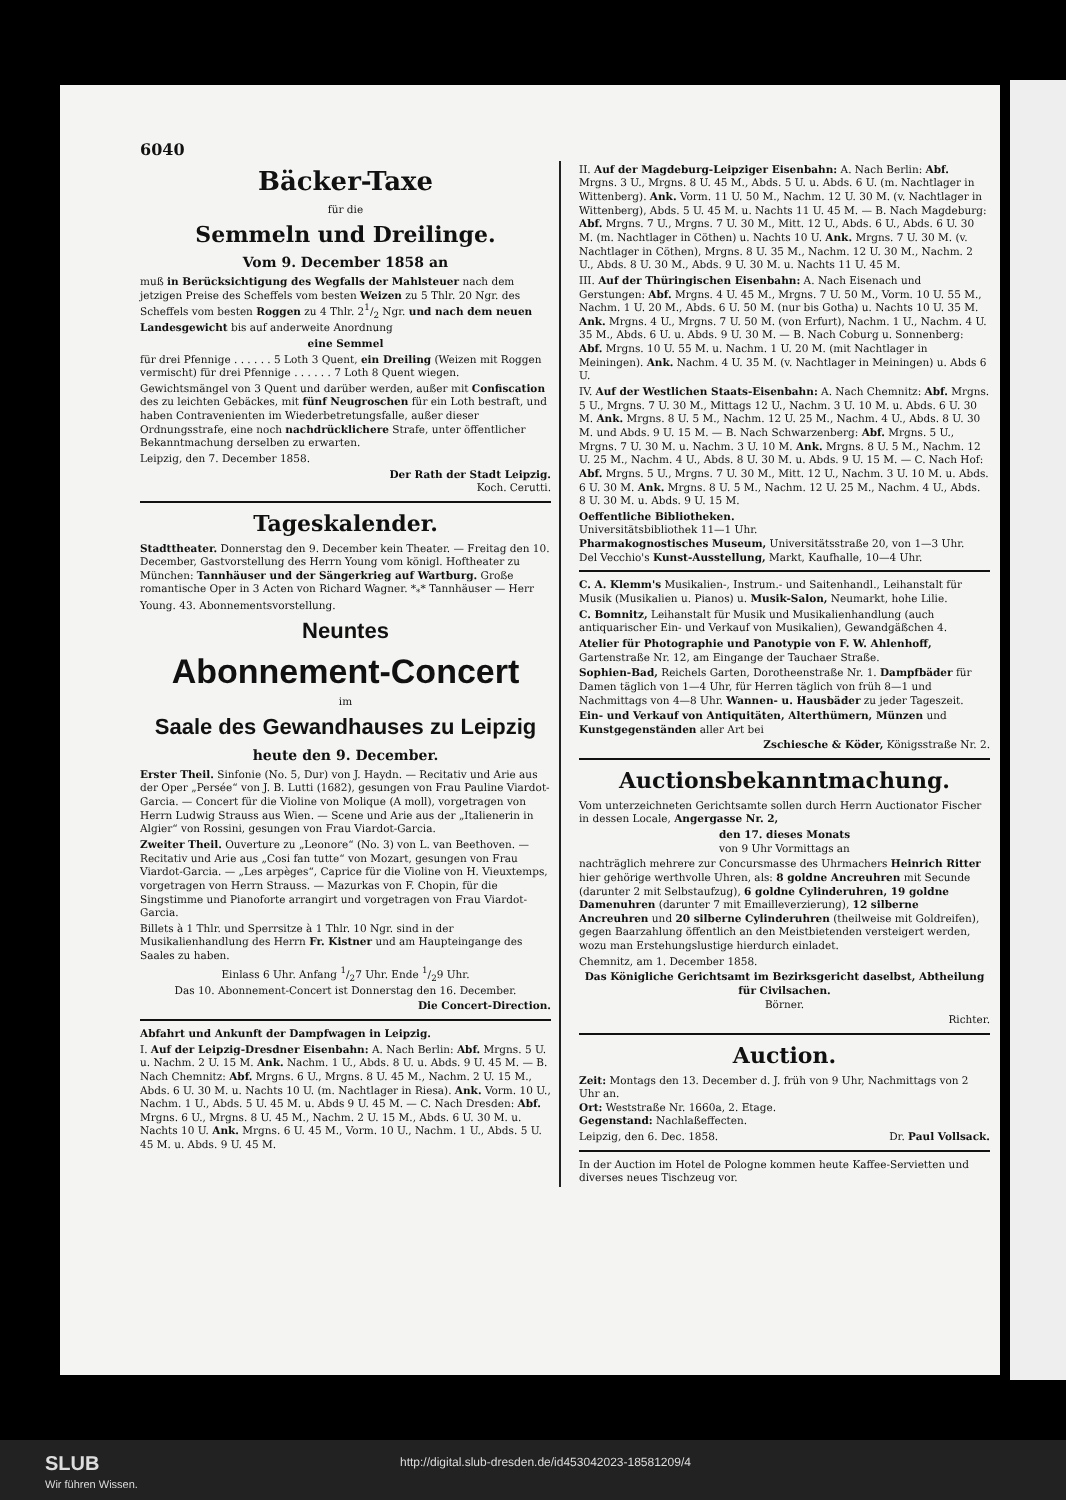6040
Bäcker-Taxe
für die
Semmeln und Dreilinge.
Vom 9. December 1858 an
muß in Berücksichtigung des Wegfalls der Mahlsteuer nach dem jetzigen Preise des Scheffels vom besten Weizen zu 5 Thlr. 20 Ngr. des Scheffels vom besten Roggen zu 4 Thlr. 21/2 Ngr. und nach dem neuen Landesgewicht bis auf anderweite Anordnung
eine Semmel
für drei Pfennige . . . . . . 5 Loth 3 Quent, ein Dreiling (Weizen mit Roggen vermischt) für drei Pfennige . . . . . . 7 Loth 8 Quent wiegen.
Gewichtsmängel von 3 Quent und darüber werden, außer mit Confiscation des zu leichten Gebäckes, mit fünf Neugroschen für ein Loth bestraft, und haben Contravenienten im Wiederbetretungsfalle, außer dieser Ordnungsstrafe, eine noch nachdrücklichere Strafe, unter öffentlicher Bekanntmachung derselben zu erwarten.
Leipzig, den 7. December 1858.
Der Rath der Stadt Leipzig.
Koch. Cerutti.
Tageskalender.
Stadttheater. Donnerstag den 9. December kein Theater. — Freitag den 10. December, Gastvorstellung des Herrn Young vom königl. Hoftheater zu München: Tannhäuser und der Sängerkrieg auf Wartburg. Große romantische Oper in 3 Acten von Richard Wagner. *<sub>*</sub>* Tannhäuser — Herr Young. 43. Abonnementsvorstellung.
Neuntes
Abonnement-Concert
im
Saale des Gewandhauses zu Leipzig
heute den 9. December.
Erster Theil. Sinfonie (No. 5, Dur) von J. Haydn. — Recitativ und Arie aus der Oper „Persée“ von J. B. Lutti (1682), gesungen von Frau Pauline Viardot-Garcia. — Concert für die Violine von Molique (A moll), vorgetragen von Herrn Ludwig Strauss aus Wien. — Scene und Arie aus der „Italienerin in Algier“ von Rossini, gesungen von Frau Viardot-Garcia.
Zweiter Theil. Ouverture zu „Leonore“ (No. 3) von L. van Beethoven. — Recitativ und Arie aus „Cosi fan tutte“ von Mozart, gesungen von Frau Viardot-Garcia. — „Les arpèges“, Caprice für die Violine von H. Vieuxtemps, vorgetragen von Herrn Strauss. — Mazurkas von F. Chopin, für die Singstimme und Pianoforte arrangirt und vorgetragen von Frau Viardot-Garcia.
Billets à 1 Thlr. und Sperrsitze à 1 Thlr. 10 Ngr. sind in der Musikalienhandlung des Herrn Fr. Kistner und am Haupteingange des Saales zu haben.
Einlass 6 Uhr. Anfang 1/27 Uhr. Ende 1/29 Uhr.
Das 10. Abonnement-Concert ist Donnerstag den 16. December.
Die Concert-Direction.
Abfahrt und Ankunft der Dampfwagen in Leipzig.
I. Auf der Leipzig-Dresdner Eisenbahn: A. Nach Berlin: Abf. Mrgns. 5 U. u. Nachm. 2 U. 15 M. Ank. Nachm. 1 U., Abds. 8 U. u. Abds. 9 U. 45 M. — B. Nach Chemnitz: Abf. Mrgns. 6 U., Mrgns. 8 U. 45 M., Nachm. 2 U. 15 M., Abds. 6 U. 30 M. u. Nachts 10 U. (m. Nachtlager in Riesa). Ank. Vorm. 10 U., Nachm. 1 U., Abds. 5 U. 45 M. u. Abds 9 U. 45 M. — C. Nach Dresden: Abf. Mrgns. 6 U., Mrgns. 8 U. 45 M., Nachm. 2 U. 15 M., Abds. 6 U. 30 M. u. Nachts 10 U. Ank. Mrgns. 6 U. 45 M., Vorm. 10 U., Nachm. 1 U., Abds. 5 U. 45 M. u. Abds. 9 U. 45 M.
II. Auf der Magdeburg-Leipziger Eisenbahn: A. Nach Berlin: Abf. Mrgns. 3 U., Mrgns. 8 U. 45 M., Abds. 5 U. u. Abds. 6 U. (m. Nachtlager in Wittenberg). Ank. Vorm. 11 U. 50 M., Nachm. 12 U. 30 M. (v. Nachtlager in Wittenberg), Abds. 5 U. 45 M. u. Nachts 11 U. 45 M. — B. Nach Magdeburg: Abf. Mrgns. 7 U., Mrgns. 7 U. 30 M., Mitt. 12 U., Abds. 6 U., Abds. 6 U. 30 M. (m. Nachtlager in Cöthen) u. Nachts 10 U. Ank. Mrgns. 7 U. 30 M. (v. Nachtlager in Cöthen), Mrgns. 8 U. 35 M., Nachm. 12 U. 30 M., Nachm. 2 U., Abds. 8 U. 30 M., Abds. 9 U. 30 M. u. Nachts 11 U. 45 M.
III. Auf der Thüringischen Eisenbahn: A. Nach Eisenach und Gerstungen: Abf. Mrgns. 4 U. 45 M., Mrgns. 7 U. 50 M., Vorm. 10 U. 55 M., Nachm. 1 U. 20 M., Abds. 6 U. 50 M. (nur bis Gotha) u. Nachts 10 U. 35 M. Ank. Mrgns. 4 U., Mrgns. 7 U. 50 M. (von Erfurt), Nachm. 1 U., Nachm. 4 U. 35 M., Abds. 6 U. u. Abds. 9 U. 30 M. — B. Nach Coburg u. Sonnenberg: Abf. Mrgns. 10 U. 55 M. u. Nachm. 1 U. 20 M. (mit Nachtlager in Meiningen). Ank. Nachm. 4 U. 35 M. (v. Nachtlager in Meiningen) u. Abds 6 U.
IV. Auf der Westlichen Staats-Eisenbahn: A. Nach Chemnitz: Abf. Mrgns. 5 U., Mrgns. 7 U. 30 M., Mittags 12 U., Nachm. 3 U. 10 M. u. Abds. 6 U. 30 M. Ank. Mrgns. 8 U. 5 M., Nachm. 12 U. 25 M., Nachm. 4 U., Abds. 8 U. 30 M. und Abds. 9 U. 15 M. — B. Nach Schwarzenberg: Abf. Mrgns. 5 U., Mrgns. 7 U. 30 M. u. Nachm. 3 U. 10 M. Ank. Mrgns. 8 U. 5 M., Nachm. 12 U. 25 M., Nachm. 4 U., Abds. 8 U. 30 M. u. Abds. 9 U. 15 M. — C. Nach Hof: Abf. Mrgns. 5 U., Mrgns. 7 U. 30 M., Mitt. 12 U., Nachm. 3 U. 10 M. u. Abds. 6 U. 30 M. Ank. Mrgns. 8 U. 5 M., Nachm. 12 U. 25 M., Nachm. 4 U., Abds. 8 U. 30 M. u. Abds. 9 U. 15 M.
Oeffentliche Bibliotheken.
Universitätsbibliothek 11—1 Uhr.
Pharmakognostisches Museum, Universitätsstraße 20, von 1—3 Uhr.
Del Vecchio's Kunst-Ausstellung, Markt, Kaufhalle, 10—4 Uhr.
C. A. Klemm's Musikalien-, Instrum.- und Saitenhandl., Leihanstalt für Musik (Musikalien u. Pianos) u. Musik-Salon, Neumarkt, hohe Lilie.
C. Bomnitz, Leihanstalt für Musik und Musikalienhandlung (auch antiquarischer Ein- und Verkauf von Musikalien), Gewandgäßchen 4.
Atelier für Photographie und Panotypie von F. W. Ahlenhoff, Gartenstraße Nr. 12, am Eingange der Tauchaer Straße.
Sophien-Bad, Reichels Garten, Dorotheenstraße Nr. 1. Dampfbäder für Damen täglich von 1—4 Uhr, für Herren täglich von früh 8—1 und Nachmittags von 4—8 Uhr. Wannen- u. Hausbäder zu jeder Tageszeit.
Ein- und Verkauf von Antiquitäten, Alterthümern, Münzen und Kunstgegenständen aller Art bei
Zschiesche & Köder, Königsstraße Nr. 2.
Auctionsbekanntmachung.
Vom unterzeichneten Gerichtsamte sollen durch Herrn Auctionator Fischer in dessen Locale, Angergasse Nr. 2,
den 17. dieses Monats
von 9 Uhr Vormittags an
nachträglich mehrere zur Concursmasse des Uhrmachers Heinrich Ritter hier gehörige werthvolle Uhren, als: 8 goldne Ancreuhren mit Secunde (darunter 2 mit Selbstaufzug), 6 goldne Cylinderuhren, 19 goldne Damenuhren (darunter 7 mit Emailleverzierung), 12 silberne Ancreuhren und 20 silberne Cylinderuhren (theilweise mit Goldreifen), gegen Baarzahlung öffentlich an den Meistbietenden versteigert werden, wozu man Erstehungslustige hierdurch einladet.
Chemnitz, am 1. December 1858.
Das Königliche Gerichtsamt im Bezirksgericht daselbst, Abtheilung für Civilsachen.
Börner.
Richter.
Auction.
Zeit: Montags den 13. December d. J. früh von 9 Uhr, Nachmittags von 2 Uhr an.
Ort: Weststraße Nr. 1660a, 2. Etage.
Gegenstand: Nachlaßeffecten.
Leipzig, den 6. Dec. 1858. Dr. Paul Vollsack.
In der Auction im Hotel de Pologne kommen heute Kaffee-Servietten und diverses neues Tischzeug vor.
SLUB
Wir führen Wissen.
http://digital.slub-dresden.de/id453042023-18581209/4